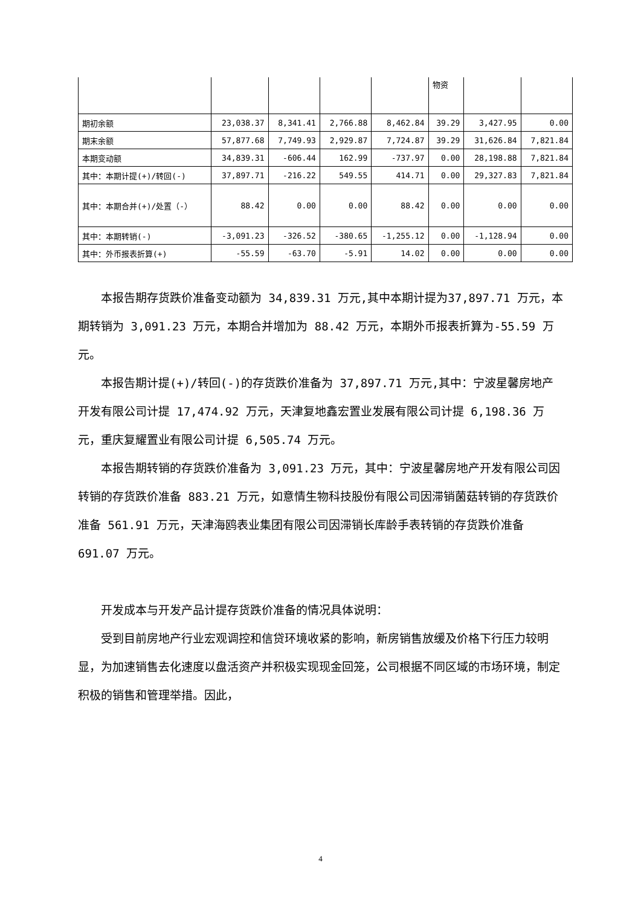| | | | | | 物资 | | |
| 期初余额 | 23,038.37 | 8,341.41 | 2,766.88 | 8,462.84 | 39.29 | 3,427.95 | 0.00 |
| 期末余额 | 57,877.68 | 7,749.93 | 2,929.87 | 7,724.87 | 39.29 | 31,626.84 | 7,821.84 |
| 本期变动额 | 34,839.31 | -606.44 | 162.99 | -737.97 | 0.00 | 28,198.88 | 7,821.84 |
| 其中：本期计提(+)/转回(-) | 37,897.71 | -216.22 | 549.55 | 414.71 | 0.00 | 29,327.83 | 7,821.84 |
| 其中：本期合并(+)/处置（-） | 88.42 | 0.00 | 0.00 | 88.42 | 0.00 | 0.00 | 0.00 |
| 其中：本期转销(-) | -3,091.23 | -326.52 | -380.65 | -1,255.12 | 0.00 | -1,128.94 | 0.00 |
| 其中：外币报表折算(+) | -55.59 | -63.70 | -5.91 | 14.02 | 0.00 | 0.00 | 0.00 |
本报告期存货跌价准备变动额为 34,839.31 万元,其中本期计提为37,897.71 万元，本期转销为 3,091.23 万元，本期合并增加为 88.42 万元，本期外币报表折算为-55.59 万元。
本报告期计提(+)/转回(-)的存货跌价准备为 37,897.71 万元,其中：宁波星馨房地产开发有限公司计提 17,474.92 万元，天津复地鑫宏置业发展有限公司计提 6,198.36 万元，重庆复耀置业有限公司计提 6,505.74 万元。
本报告期转销的存货跌价准备为 3,091.23 万元，其中：宁波星馨房地产开发有限公司因转销的存货跌价准备 883.21 万元，如意情生物科技股份有限公司因滞销菌菇转销的存货跌价准备 561.91 万元，天津海鸥表业集团有限公司因滞销长库龄手表转销的存货跌价准备 691.07 万元。
开发成本与开发产品计提存货跌价准备的情况具体说明：
受到目前房地产行业宏观调控和信贷环境收紧的影响，新房销售放缓及价格下行压力较明显，为加速销售去化速度以盘活资产并积极实现现金回笼，公司根据不同区域的市场环境，制定积极的销售和管理举措。因此，
4